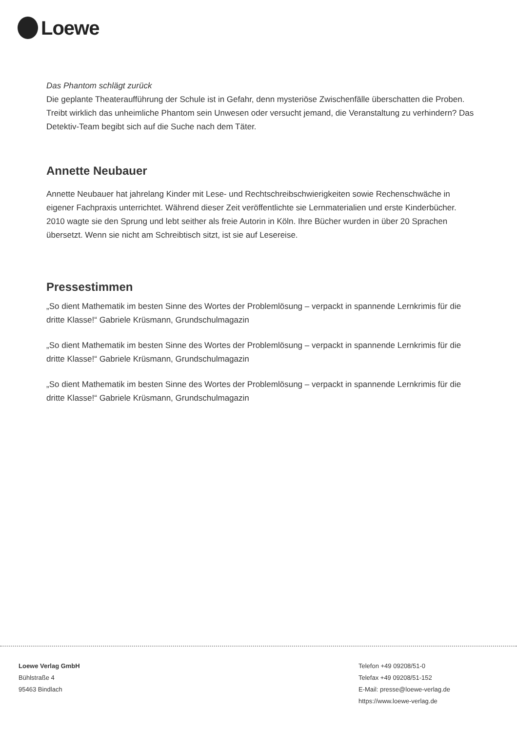Loewe
Das Phantom schlägt zurück
Die geplante Theateraufführung der Schule ist in Gefahr, denn mysteriöse Zwischenfälle überschatten die Proben. Treibt wirklich das unheimliche Phantom sein Unwesen oder versucht jemand, die Veranstaltung zu verhindern? Das Detektiv-Team begibt sich auf die Suche nach dem Täter.
Annette Neubauer
Annette Neubauer hat jahrelang Kinder mit Lese- und Rechtschreibschwierigkeiten sowie Rechenschwäche in eigener Fachpraxis unterrichtet. Während dieser Zeit veröffentlichte sie Lernmaterialien und erste Kinderbücher. 2010 wagte sie den Sprung und lebt seither als freie Autorin in Köln. Ihre Bücher wurden in über 20 Sprachen übersetzt. Wenn sie nicht am Schreibtisch sitzt, ist sie auf Lesereise.
Pressestimmen
„So dient Mathematik im besten Sinne des Wortes der Problemlösung – verpackt in spannende Lernkrimis für die dritte Klasse!“ Gabriele Krüsmann, Grundschulmagazin
„So dient Mathematik im besten Sinne des Wortes der Problemlösung – verpackt in spannende Lernkrimis für die dritte Klasse!“ Gabriele Krüsmann, Grundschulmagazin
„So dient Mathematik im besten Sinne des Wortes der Problemlösung – verpackt in spannende Lernkrimis für die dritte Klasse!“ Gabriele Krüsmann, Grundschulmagazin
Loewe Verlag GmbH
Bühlstraße 4
95463 Bindlach
Telefon +49 09208/51-0
Telefax +49 09208/51-152
E-Mail: presse@loewe-verlag.de
https://www.loewe-verlag.de